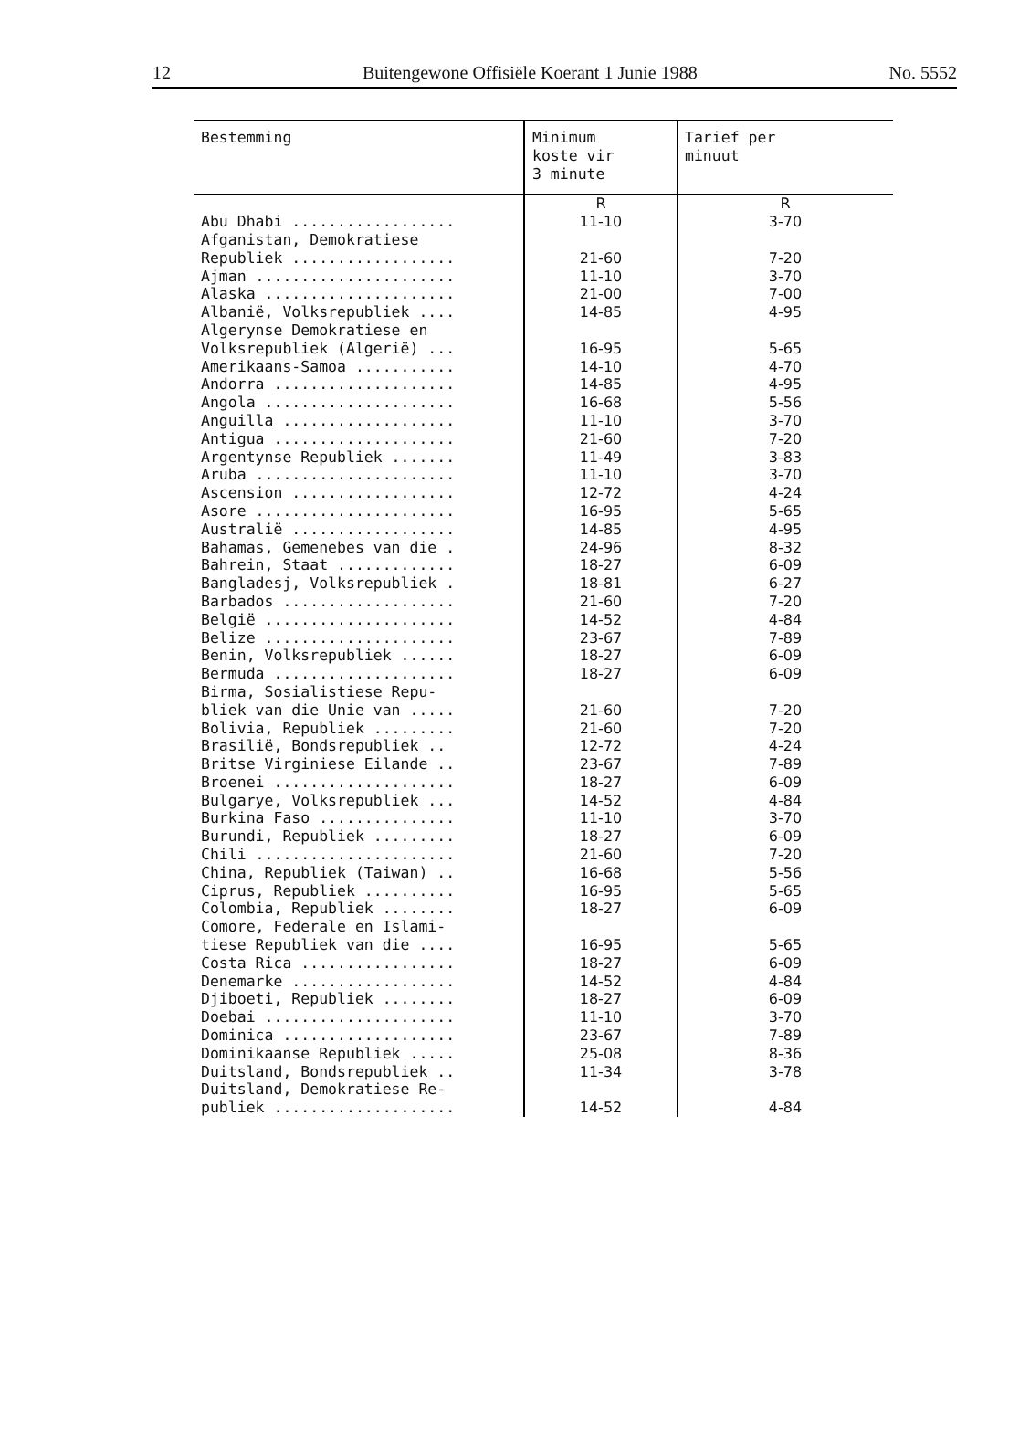12 Buitengewone Offisiële Koerant 1 Junie 1988 No. 5552
| Bestemming | Minimum koste vir 3 minute | Tarief per minuut |
| --- | --- | --- |
| | R | R |
| Abu Dhabi .................. | 11-10 | 3-70 |
| Afganistan, Demokratiese Republiek .................. | 21-60 | 7-20 |
| Ajman ...................... | 11-10 | 3-70 |
| Alaska ..................... | 21-00 | 7-00 |
| Albanië, Volksrepubliek .... | 14-85 | 4-95 |
| Algerynse Demokratiese en Volksrepubliek (Algerië) ... | 16-95 | 5-65 |
| Amerikaans-Samoa ........... | 14-10 | 4-70 |
| Andorra .................... | 14-85 | 4-95 |
| Angola ..................... | 16-68 | 5-56 |
| Anguilla ................... | 11-10 | 3-70 |
| Antigua .................... | 21-60 | 7-20 |
| Argentynse Republiek ....... | 11-49 | 3-83 |
| Aruba ...................... | 11-10 | 3-70 |
| Ascension .................. | 12-72 | 4-24 |
| Asore ...................... | 16-95 | 5-65 |
| Australië .................. | 14-85 | 4-95 |
| Bahamas, Gemenebes van die . | 24-96 | 8-32 |
| Bahrein, Staat ............. | 18-27 | 6-09 |
| Bangladesj, Volksrepubliek . | 18-81 | 6-27 |
| Barbados ................... | 21-60 | 7-20 |
| België ..................... | 14-52 | 4-84 |
| Belize ..................... | 23-67 | 7-89 |
| Benin, Volksrepubliek ...... | 18-27 | 6-09 |
| Bermuda .................... | 18-27 | 6-09 |
| Birma, Sosialistiese Repu- bliek van die Unie van ..... | 21-60 | 7-20 |
| Bolivia, Republiek ......... | 21-60 | 7-20 |
| Brasilië, Bondsrepubliek .. | 12-72 | 4-24 |
| Britse Virginiese Eilande .. | 23-67 | 7-89 |
| Broenei .................... | 18-27 | 6-09 |
| Bulgarye, Volksrepubliek ... | 14-52 | 4-84 |
| Burkina Faso ............... | 11-10 | 3-70 |
| Burundi, Republiek ......... | 18-27 | 6-09 |
| Chili ...................... | 21-60 | 7-20 |
| China, Republiek (Taiwan) .. | 16-68 | 5-56 |
| Ciprus, Republiek .......... | 16-95 | 5-65 |
| Colombia, Republiek ........ | 18-27 | 6-09 |
| Comore, Federale en Islami- tiese Republiek van die .... | 16-95 | 5-65 |
| Costa Rica ................. | 18-27 | 6-09 |
| Denemarke .................. | 14-52 | 4-84 |
| Djiboeti, Republiek ........ | 18-27 | 6-09 |
| Doebai ..................... | 11-10 | 3-70 |
| Dominica ................... | 23-67 | 7-89 |
| Dominikaanse Republiek ..... | 25-08 | 8-36 |
| Duitsland, Bondsrepubliek .. | 11-34 | 3-78 |
| Duitsland, Demokratiese Re- publiek .................... | 14-52 | 4-84 |